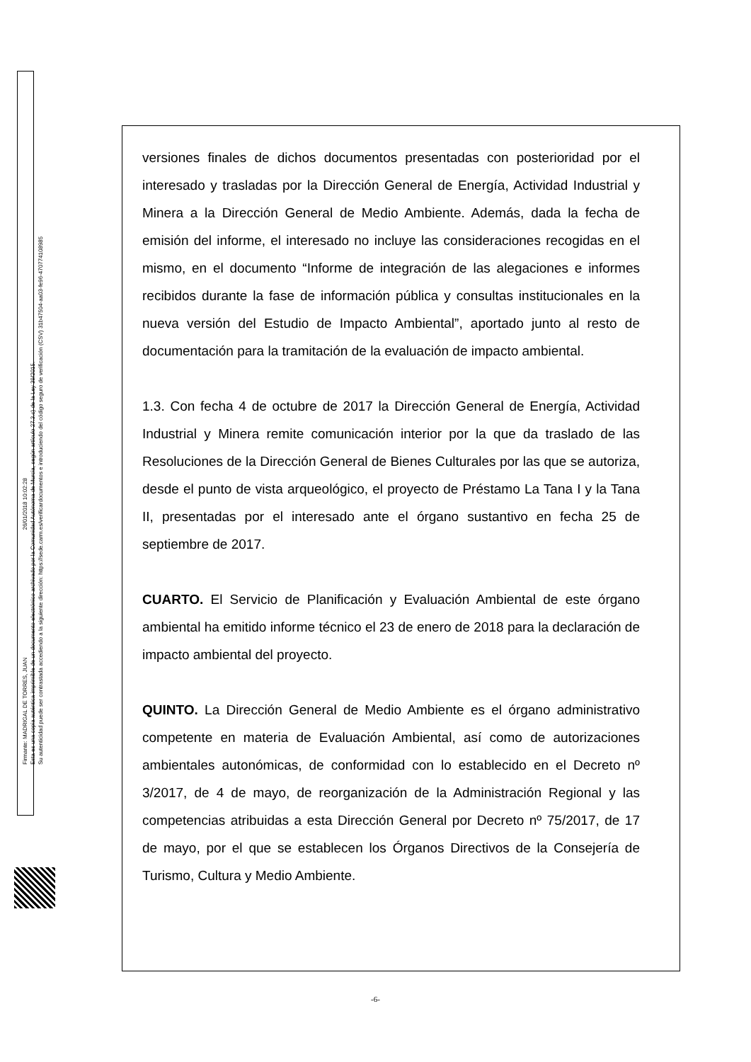Firmante: MADRIGAL DE TORRES, JUAN 26/01/2018 10:02:28
Esta es una copia auténtica imprimible de un documento electrónico archivado por la Comunidad Autónoma de Murcia, según artículo 27.3.c) de la Ley 39/2015.
Su autenticidad puede ser contrastada accediendo a la siguiente dirección: https://sede.carm.es/verificardocumentos e introduciendo del código seguro de verificación (CSV) 31b47504-aa03-fe96-470774108985
versiones finales de dichos documentos presentadas con posterioridad por el interesado y trasladas por la Dirección General de Energía, Actividad Industrial y Minera a la Dirección General de Medio Ambiente. Además, dada la fecha de emisión del informe, el interesado no incluye las consideraciones recogidas en el mismo, en el documento “Informe de integración de las alegaciones e informes recibidos durante la fase de información pública y consultas institucionales en la nueva versión del Estudio de Impacto Ambiental”, aportado junto al resto de documentación para la tramitación de la evaluación de impacto ambiental.
1.3. Con fecha 4 de octubre de 2017 la Dirección General de Energía, Actividad Industrial y Minera remite comunicación interior por la que da traslado de las Resoluciones de la Dirección General de Bienes Culturales por las que se autoriza, desde el punto de vista arqueológico, el proyecto de Préstamo La Tana I y la Tana II, presentadas por el interesado ante el órgano sustantivo en fecha 25 de septiembre de 2017.
CUARTO. El Servicio de Planificación y Evaluación Ambiental de este órgano ambiental ha emitido informe técnico el 23 de enero de 2018 para la declaración de impacto ambiental del proyecto.
QUINTO. La Dirección General de Medio Ambiente es el órgano administrativo competente en materia de Evaluación Ambiental, así como de autorizaciones ambientales autonómicas, de conformidad con lo establecido en el Decreto nº 3/2017, de 4 de mayo, de reorganización de la Administración Regional y las competencias atribuidas a esta Dirección General por Decreto nº 75/2017, de 17 de mayo, por el que se establecen los Órganos Directivos de la Consejería de Turismo, Cultura y Medio Ambiente.
-6-